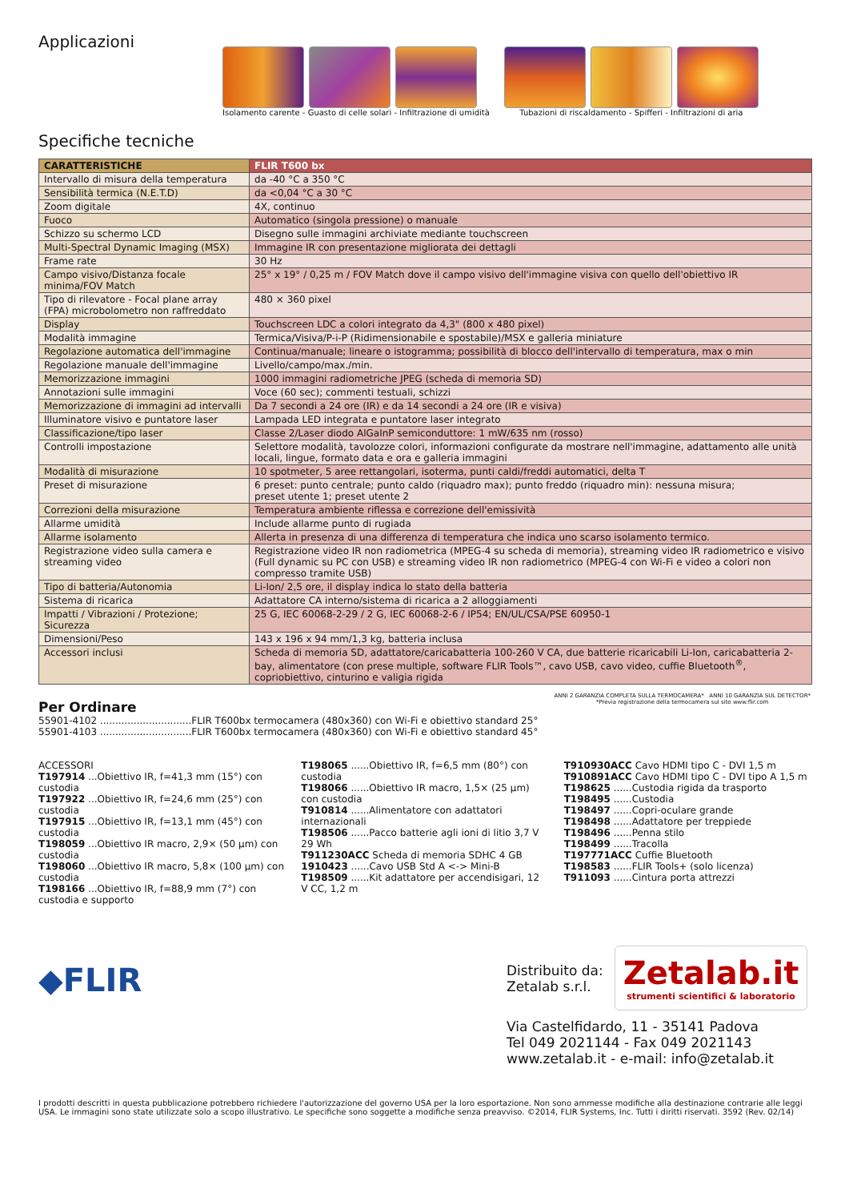Applicazioni
Isolamento carente - Guasto di celle solari - Infiltrazione di umidità
Tubazioni di riscaldamento - Spifferi - Infiltrazioni di aria
Specifiche tecniche
| CARATTERISTICHE | FLIR T600 bx |
| --- | --- |
| Intervallo di misura della temperatura | da -40 °C a 350 °C |
| Sensibilità termica (N.E.T.D) | da <0,04 °C a 30 °C |
| Zoom digitale | 4X, continuo |
| Fuoco | Automatico (singola pressione) o manuale |
| Schizzo su schermo LCD | Disegno sulle immagini archiviate mediante touchscreen |
| Multi-Spectral Dynamic Imaging (MSX) | Immagine IR con presentazione migliorata dei dettagli |
| Frame rate | 30 Hz |
| Campo visivo/Distanza focale minima/FOV Match | 25° x 19° / 0,25 m / FOV Match dove il campo visivo dell'immagine visiva con quello dell'obiettivo IR |
| Tipo di rilevatore - Focal plane array (FPA) microbolometro non raffreddato | 480 × 360 pixel |
| Display | Touchscreen LDC a colori integrato da 4,3" (800 x 480 pixel) |
| Modalità immagine | Termica/Visiva/P-i-P (Ridimensionabile e spostabile)/MSX e galleria miniature |
| Regolazione automatica dell'immagine | Continua/manuale; lineare o istogramma; possibilità di blocco dell'intervallo di temperatura, max o min |
| Regolazione manuale dell'immagine | Livello/campo/max./min. |
| Memorizzazione immagini | 1000 immagini radiometriche JPEG (scheda di memoria SD) |
| Annotazioni sulle immagini | Voce (60 sec); commenti testuali, schizzi |
| Memorizzazione di immagini ad intervalli | Da 7 secondi a 24 ore (IR) e da 14 secondi a 24 ore (IR e visiva) |
| Illuminatore visivo e puntatore laser | Lampada LED integrata e puntatore laser integrato |
| Classificazione/tipo laser | Classe 2/Laser diodo AlGaInP semiconduttore: 1 mW/635 nm (rosso) |
| Controlli impostazione | Selettore modalità, tavolozze colori, informazioni configurate da mostrare nell'immagine, adattamento alle unità locali, lingue, formato data e ora e galleria immagini |
| Modalità di misurazione | 10 spotmeter, 5 aree rettangolari, isoterma, punti caldi/freddi automatici, delta T |
| Preset di misurazione | 6 preset: punto centrale; punto caldo (riquadro max); punto freddo (riquadro min): nessuna misura; preset utente 1; preset utente 2 |
| Correzioni della misurazione | Temperatura ambiente riflessa e correzione dell'emissività |
| Allarme umidità | Include allarme punto di rugiada |
| Allarme isolamento | Allerta in presenza di una differenza di temperatura che indica uno scarso isolamento termico. |
| Registrazione video sulla camera e streaming video | Registrazione video IR non radiometrica (MPEG-4 su scheda di memoria), streaming video IR radiometrico e visivo (Full dynamic su PC con USB) e streaming video IR non radiometrico (MPEG-4 con Wi-Fi e video a colori non compresso tramite USB) |
| Tipo di batteria/Autonomia | Li-Ion/ 2,5 ore, il display indica lo stato della batteria |
| Sistema di ricarica | Adattatore CA interno/sistema di ricarica a 2 alloggiamenti |
| Impatti / Vibrazioni / Protezione; Sicurezza | 25 G, IEC 60068-2-29 / 2 G, IEC 60068-2-6 / IP54; EN/UL/CSA/PSE 60950-1 |
| Dimensioni/Peso | 143 x 196 x 94 mm/1,3 kg, batteria inclusa |
| Accessori inclusi | Scheda di memoria SD, adattatore/caricabatteria 100-260 V CA, due batterie ricaricabili Li-Ion, caricabatteria 2-bay, alimentatore (con prese multiple, software FLIR Tools™, cavo USB, cavo video, cuffie Bluetooth<sup>®</sup>, copriobiettivo, cinturino e valigia rigida |
Per Ordinare
55901-4102 ..............................FLIR T600bx termocamera (480x360) con Wi-Fi e obiettivo standard 25°
55901-4103 ..............................FLIR T600bx termocamera (480x360) con Wi-Fi e obiettivo standard 45°
ANNI 2 GARANZIA COMPLETA SULLA TERMOCAMERA* ANNI 10 GARANZIA SUL DETECTOR*
*Previa registrazione della termocamera sul sito www.flir.com
ACCESSORI
T197914 ...Obiettivo IR, f=41,3 mm (15°) con custodia
T197922 ...Obiettivo IR, f=24,6 mm (25°) con custodia
T197915 ...Obiettivo IR, f=13,1 mm (45°) con custodia
T198059 ...Obiettivo IR macro, 2,9× (50 µm) con custodia
T198060 ...Obiettivo IR macro, 5,8× (100 µm) con custodia
T198166 ...Obiettivo IR, f=88,9 mm (7°) con custodia e supporto
T198065 ......Obiettivo IR, f=6,5 mm (80°) con custodia
T198066 ......Obiettivo IR macro, 1,5× (25 µm) con custodia
T910814 ......Alimentatore con adattatori internazionali
T198506 ......Pacco batterie agli ioni di litio 3,7 V 29 Wh
T911230ACC Scheda di memoria SDHC 4 GB
1910423 ......Cavo USB Std A <-> Mini-B
T198509 ......Kit adattatore per accendisigari, 12 V CC, 1,2 m
T910930ACC Cavo HDMI tipo C - DVI 1,5 m
T910891ACC Cavo HDMI tipo C - DVI tipo A 1,5 m
T198625 ......Custodia rigida da trasporto
T198495 ......Custodia
T198497 ......Copri-oculare grande
T198498 ......Adattatore per treppiede
T198496 ......Penna stilo
T198499 ......Tracolla
T197771ACC Cuffie Bluetooth
T198583 ......FLIR Tools+ (solo licenza)
T911093 ......Cintura porta attrezzi
◆FLIR
Distribuito da:
Zetalab s.r.l.
Zetalab.it
strumenti scientifici & laboratorio
Via Castelfidardo, 11 - 35141 Padova
Tel 049 2021144 - Fax 049 2021143
www.zetalab.it - e-mail: info@zetalab.it
I prodotti descritti in questa pubblicazione potrebbero richiedere l'autorizzazione del governo USA per la loro esportazione. Non sono ammesse modifiche alla destinazione contrarie alle leggi USA. Le immagini sono state utilizzate solo a scopo illustrativo. Le specifiche sono soggette a modifiche senza preavviso. ©2014, FLIR Systems, Inc. Tutti i diritti riservati. 3592 (Rev. 02/14)